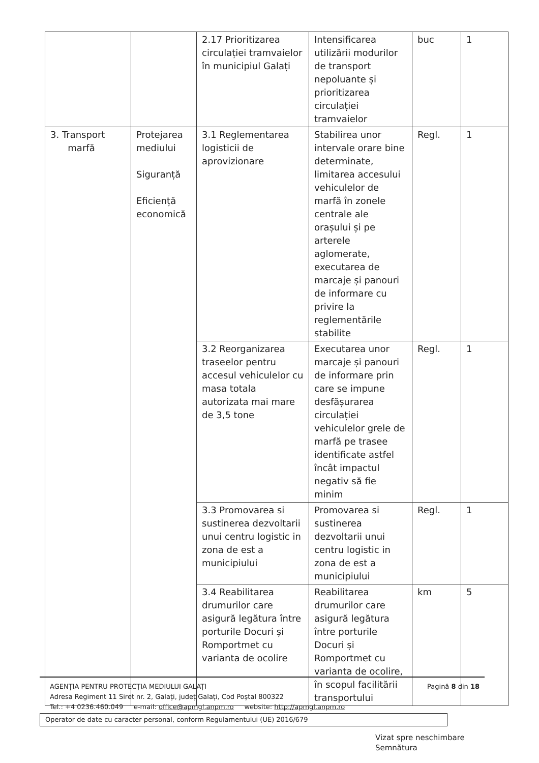| | | 2.17 Prioritizarea circulației tramvaielor în municipiul Galați | Intensificarea utilizării modurilor de transport nepoluante și prioritizarea circulației tramvaielor | buc | 1 |
| 3. Transport marfă | Protejarea mediului Siguranță Eficiență economică | 3.1 Reglementarea logisticii de aprovizionare | Stabilirea unor intervale orare bine determinate, limitarea accesului vehiculelor de marfă în zonele centrale ale orașului și pe arterele aglomerate, executarea de marcaje și panouri de informare cu privire la reglementările stabilite | Regl. | 1 |
| | | 3.2 Reorganizarea traseelor pentru accesul vehiculelor cu masa totala autorizata mai mare de 3,5 tone | Executarea unor marcaje și panouri de informare prin care se impune desfășurarea circulației vehiculelor grele de marfă pe trasee identificate astfel încât impactul negativ să fie minim | Regl. | 1 |
| | | 3.3 Promovarea si sustinerea dezvoltarii unui centru logistic in zona de est a municipiului | Promovarea si sustinerea dezvoltarii unui centru logistic in zona de est a municipiului | Regl. | 1 |
| | | 3.4 Reabilitarea drumurilor care asigură legătura între porturile Docuri și Romportmet cu varianta de ocolire | Reabilitarea drumurilor care asigură legătura între porturile Docuri și Romportmet cu varianta de ocolire, în scopul facilitării transportului | km | 5 |
Pagină 8 din 18 AGENȚIA PENTRU PROTECȚIA MEDIULUI GALAȚI
Adresa Regiment 11 Siret nr. 2, Galați, județ Galați, Cod Poștal 800322
Tel.: +4 0236.460.049 e-mail: office@apmgl.anpm.ro website: http://apmgl.anpm.ro
Operator de date cu caracter personal, conform Regulamentului (UE) 2016/679
Vizat spre neschimbare
Semnătura